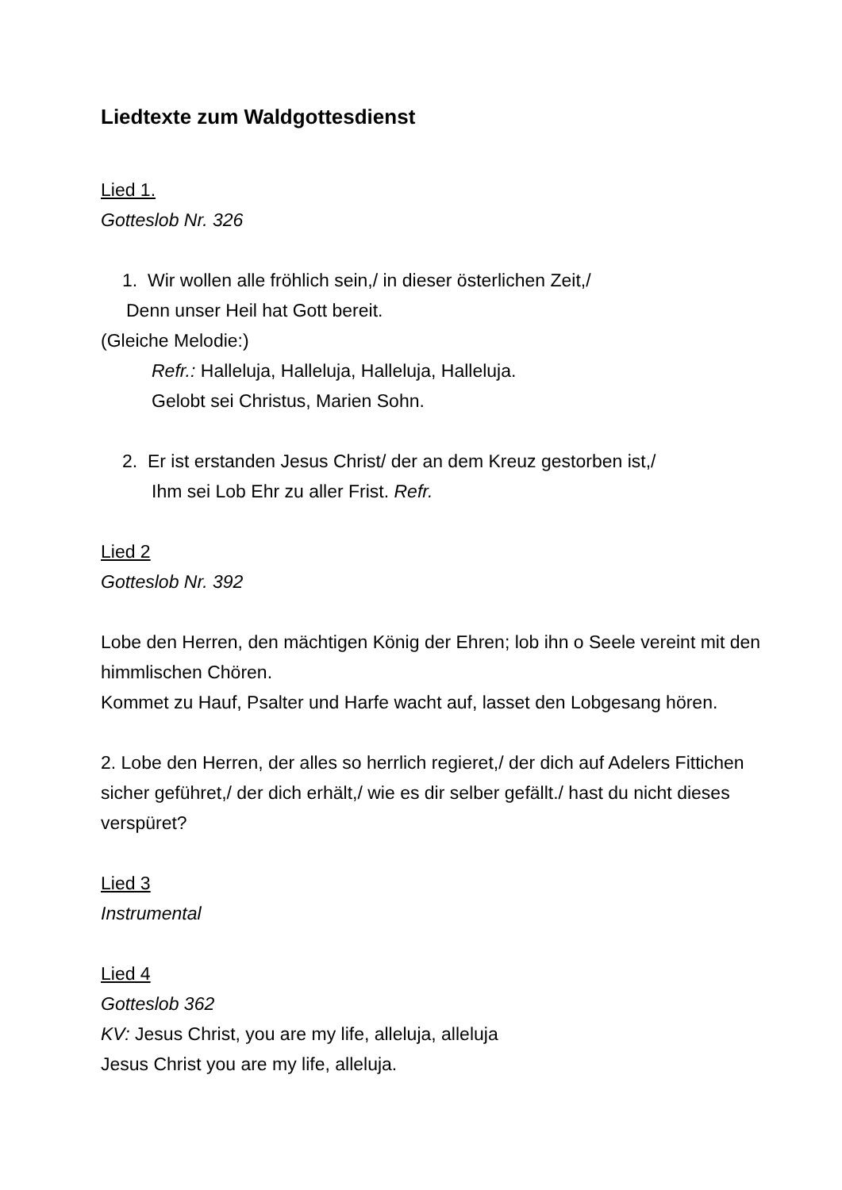Liedtexte zum Waldgottesdienst
Lied 1.
Gotteslob Nr. 326
1. Wir wollen alle fröhlich sein,/ in dieser österlichen Zeit,/
Denn unser Heil hat Gott bereit.
(Gleiche Melodie:)
Refr.: Halleluja, Halleluja, Halleluja, Halleluja.
Gelobt sei Christus, Marien Sohn.
2. Er ist erstanden Jesus Christ/ der an dem Kreuz gestorben ist,/
Ihm sei Lob Ehr zu aller Frist. Refr.
Lied 2
Gotteslob Nr. 392
Lobe den Herren, den mächtigen König der Ehren; lob ihn o Seele vereint mit den himmlischen Chören.
Kommet zu Hauf, Psalter und Harfe wacht auf, lasset den Lobgesang hören.
2. Lobe den Herren, der alles so herrlich regieret,/ der dich auf Adelers Fittichen sicher geführet,/ der dich erhält,/ wie es dir selber gefällt./ hast du nicht dieses verspüret?
Lied 3
Instrumental
Lied 4
Gotteslob 362
KV: Jesus Christ, you are my life, alleluja, alleluja
Jesus Christ you are my life, alleluja.